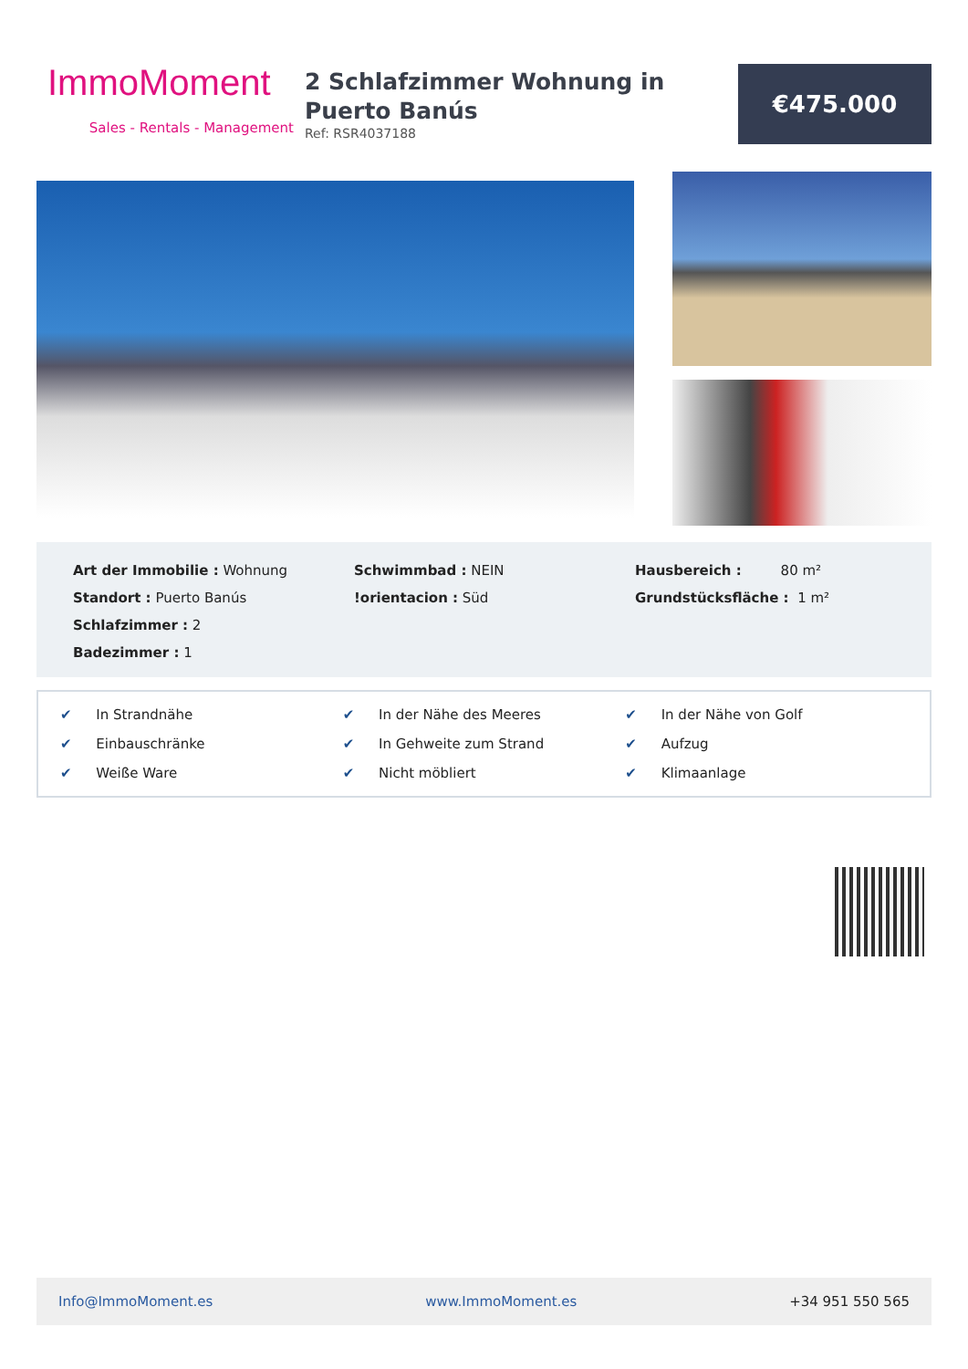ImmoMoment
Sales - Rentals - Management
2 Schlafzimmer Wohnung in Puerto Banús
Ref: RSR4037188
€475.000
Art der Immobilie : Wohnung
Schwimmbad : NEIN
Hausbereich : 80 m²
Standort : Puerto Banús
!orientacion : Süd
Grundstücksfläche : 1 m²
Schlafzimmer : 2
Badezimmer : 1
✔ In Strandnähe
✔ In der Nähe des Meeres
✔ In der Nähe von Golf
✔ Einbauschränke
✔ In Gehweite zum Strand
✔ Aufzug
✔ Weiße Ware
✔ Nicht möbliert
✔ Klimaanlage
Info@ImmoMoment.es www.ImmoMoment.es +34 951 550 565